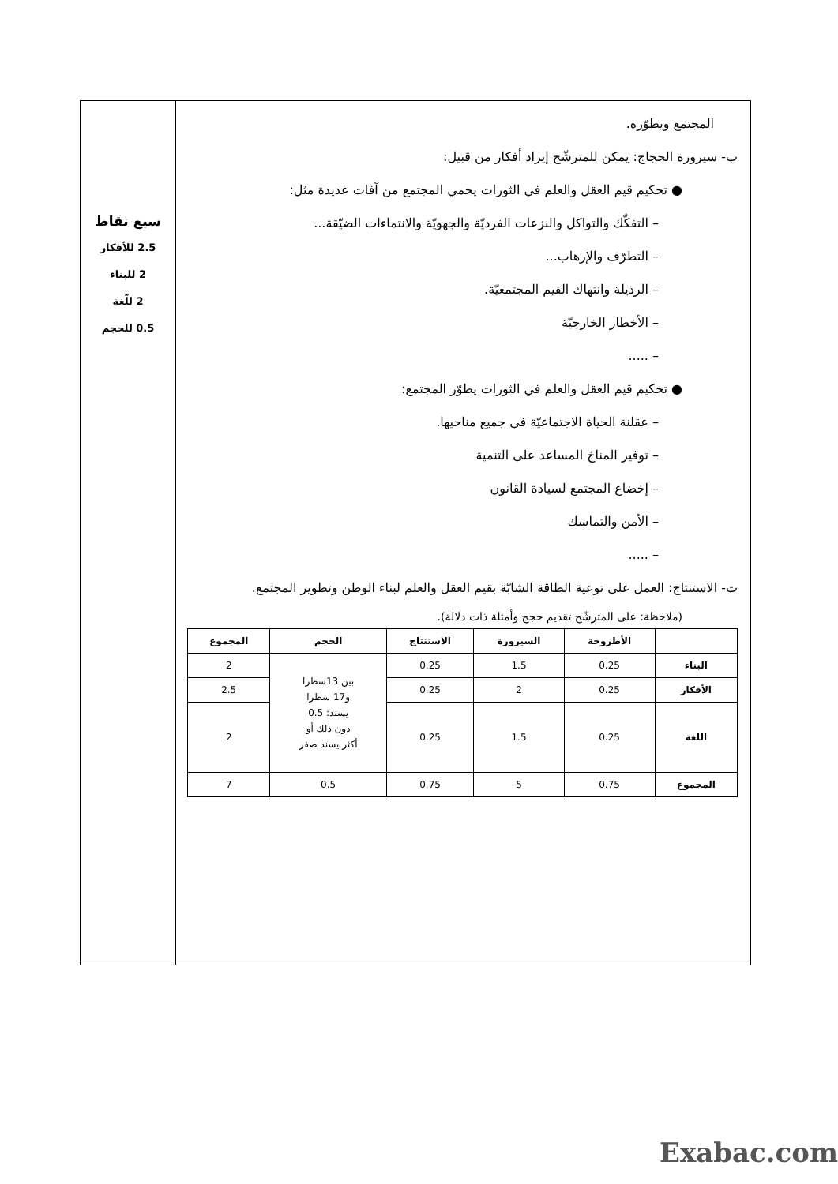المجتمع ويطوّره.
ب- سيرورة الحجاج: يمكن للمترشّح إيراد أفكار من قبيل:
● تحكيم قيم العقل والعلم في الثورات يحمي المجتمع من آفات عديدة مثل:
– التفكّك والتواكل والنزعات الفرديّة والجهويّة والانتماءات الضيّقة...
– التطرّف والإرهاب...
– الرذيلة وانتهاك القيم المجتمعيّة.
– الأخطار الخارجيّة
– .....
● تحكيم قيم العقل والعلم في الثورات يطوّر المجتمع:
– عقلنة الحياة الاجتماعيّة في جميع مناحيها.
– توفير المناخ المساعد على التنمية
– إخضاع المجتمع لسيادة القانون
– الأمن والتماسك
– .....
ت- الاستنتاج: العمل على توعية الطاقة الشابّة بقيم العقل والعلم لبناء الوطن وتطوير المجتمع.
(ملاحظة: على المترشّح تقديم حجج وأمثلة ذات دلالة).
| | الأطروحة | السيرورة | الاستنتاج | الحجم | المجموع |
| --- | --- | --- | --- | --- | --- |
| البناء | 0.25 | 1.5 | 0.25 | بين 13سطرا و17 سطرا يسند: 0.5 دون ذلك أو أكثر يسند صفر | 2 |
| الأفكار | 0.25 | 2 | 0.25 | | 2.5 |
| اللغة | 0.25 | 1.5 | 0.25 | | 2 |
| المجموع | 0.75 | 5 | 0.75 | 0.5 | 7 |
سبع نقاط
2.5 للأفكار
2 للبناء
2 للّغة
0.5 للحجم
Exabac.com